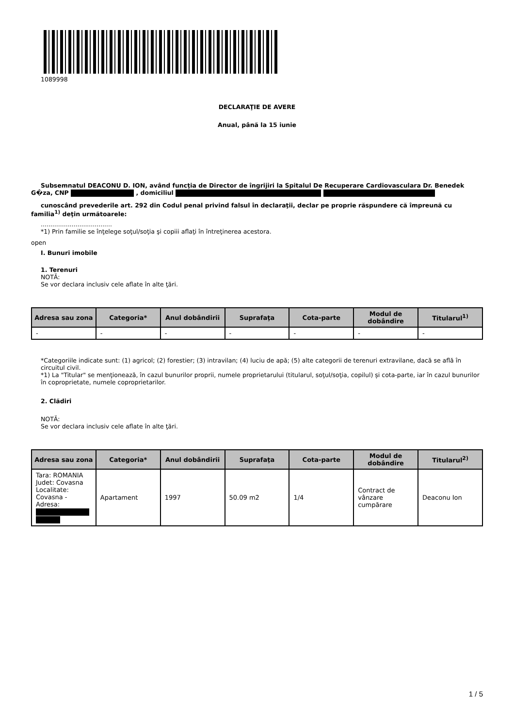1089998
DECLARAŢIE DE AVERE
Anual, până la 15 iunie
Subsemnatul DEACONU D. ION, având funcţia de Director de îngrijiri la Spitalul De Recuperare Cardiovasculara Dr. Benedek G�za, CNP , domiciliul
cunoscând prevederile art. 292 din Codul penal privind falsul în declaraţii, declar pe proprie răspundere că împreună cu familia<sup>1)</sup> deţin următoarele:
.....................................
*1) Prin familie se înţelege soţul/soţia şi copiii aflaţi în întreţinerea acestora.
open
I. Bunuri imobile
1. Terenuri
NOTĂ:
Se vor declara inclusiv cele aflate în alte ţări.
| Adresa sau zona | Categoria* | Anul dobândirii | Suprafaţa | Cota-parte | Modul de dobândire | Titularul<sup>1)</sup> |
| --- | --- | --- | --- | --- | --- | --- |
| - | - | - | - | - | - | - |
*Categoriile indicate sunt: (1) agricol; (2) forestier; (3) intravilan; (4) luciu de apă; (5) alte categorii de terenuri extravilane, dacă se află în circuitul civil.
*1) La "Titular" se menţionează, în cazul bunurilor proprii, numele proprietarului (titularul, soţul/soţia, copilul) și cota-parte, iar în cazul bunurilor în coproprietate, numele coproprietarilor.
2. Clădiri
NOTĂ:
Se vor declara inclusiv cele aflate în alte ţări.
| Adresa sau zona | Categoria* | Anul dobândirii | Suprafaţa | Cota-parte | Modul de dobândire | Titularul<sup>2)</sup> |
| --- | --- | --- | --- | --- | --- | --- |
| Tara: ROMANIA Judet: Covasna Localitate: Covasna - Adresa: | Apartament | 1997 | 50.09 m2 | 1/4 | Contract de vânzare cumpărare | Deaconu Ion |
1 / 5